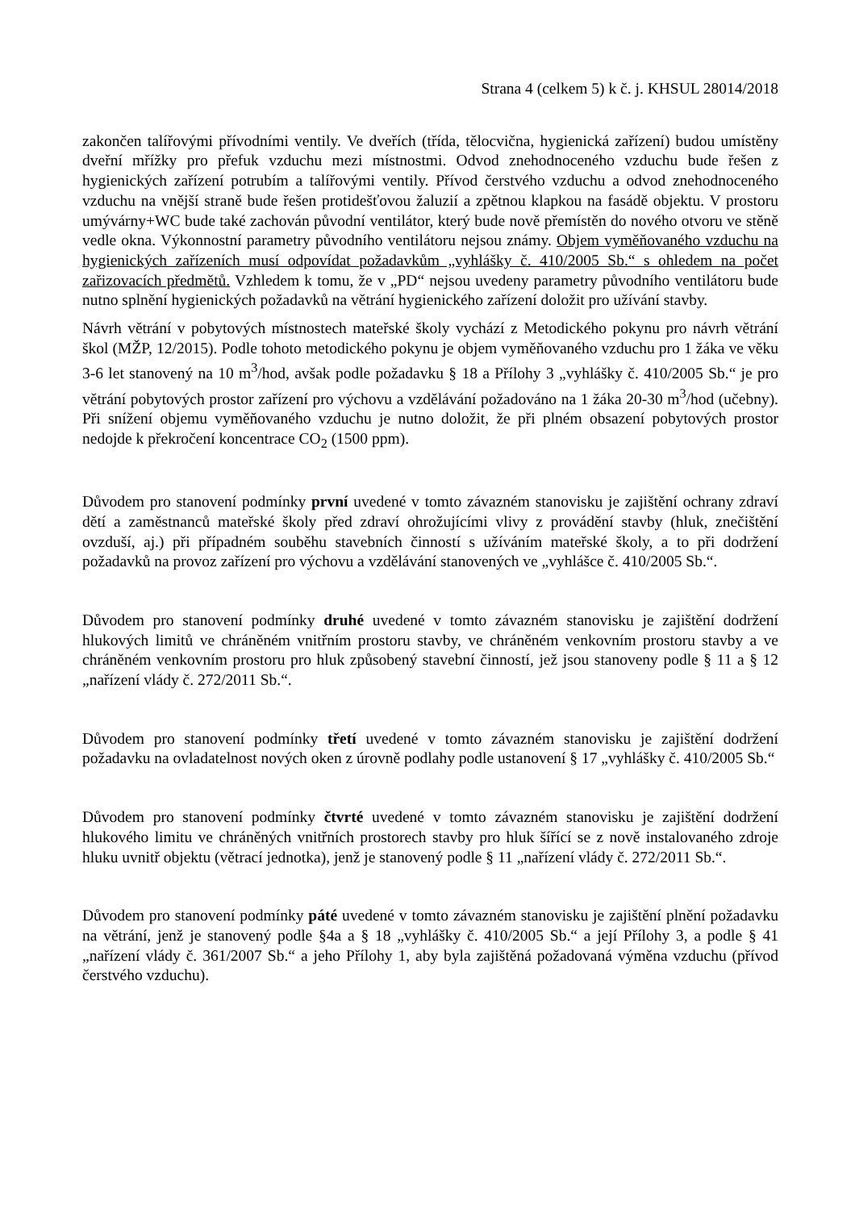Strana 4 (celkem 5) k č. j. KHSUL 28014/2018
zakončen talířovými přívodními ventily. Ve dveřích (třída, tělocvična, hygienická zařízení) budou umístěny dveřní mřížky pro přefuk vzduchu mezi místnostmi. Odvod znehodnoceného vzduchu bude řešen z hygienických zařízení potrubím a talířovými ventily. Přívod čerstvého vzduchu a odvod znehodnoceného vzduchu na vnější straně bude řešen protidešťovou žaluzií a zpětnou klapkou na fasádě objektu. V prostoru umývárny+WC bude také zachován původní ventilátor, který bude nově přemístěn do nového otvoru ve stěně vedle okna. Výkonnostní parametry původního ventilátoru nejsou známy. Objem vyměňovaného vzduchu na hygienických zařízeních musí odpovídat požadavkům „vyhlášky č. 410/2005 Sb.“ s ohledem na počet zařizovacích předmětů. Vzhledem k tomu, že v „PD“ nejsou uvedeny parametry původního ventilátoru bude nutno splnění hygienických požadavků na větrání hygienického zařízení doložit pro užívání stavby.
Návrh větrání v pobytových místnostech mateřské školy vychází z Metodického pokynu pro návrh větrání škol (MŽP, 12/2015). Podle tohoto metodického pokynu je objem vyměňovaného vzduchu pro 1 žáka ve věku 3-6 let stanovený na 10 m<sup>3</sup>/hod, avšak podle požadavku § 18 a Přílohy 3 „vyhlášky č. 410/2005 Sb.“ je pro větrání pobytových prostor zařízení pro výchovu a vzdělávání požadováno na 1 žáka 20-30 m<sup>3</sup>/hod (učebny). Při snížení objemu vyměňovaného vzduchu je nutno doložit, že při plném obsazení pobytových prostor nedojde k překročení koncentrace CO<sub>2</sub> (1500 ppm).
Důvodem pro stanovení podmínky první uvedené v tomto závazném stanovisku je zajištění ochrany zdraví dětí a zaměstnanců mateřské školy před zdraví ohrožujícími vlivy z provádění stavby (hluk, znečištění ovzduší, aj.) při případném souběhu stavebních činností s užíváním mateřské školy, a to při dodržení požadavků na provoz zařízení pro výchovu a vzdělávání stanovených ve „vyhlášce č. 410/2005 Sb.“.
Důvodem pro stanovení podmínky druhé uvedené v tomto závazném stanovisku je zajištění dodržení hlukových limitů ve chráněném vnitřním prostoru stavby, ve chráněném venkovním prostoru stavby a ve chráněném venkovním prostoru pro hluk způsobený stavební činností, jež jsou stanoveny podle § 11 a § 12 „nařízení vlády č. 272/2011 Sb.“.
Důvodem pro stanovení podmínky třetí uvedené v tomto závazném stanovisku je zajištění dodržení požadavku na ovladatelnost nových oken z úrovně podlahy podle ustanovení § 17 „vyhlášky č. 410/2005 Sb.“
Důvodem pro stanovení podmínky čtvrté uvedené v tomto závazném stanovisku je zajištění dodržení hlukového limitu ve chráněných vnitřních prostorech stavby pro hluk šířící se z nově instalovaného zdroje hluku uvnitř objektu (větrací jednotka), jenž je stanovený podle § 11 „nařízení vlády č. 272/2011 Sb.“.
Důvodem pro stanovení podmínky páté uvedené v tomto závazném stanovisku je zajištění plnění požadavku na větrání, jenž je stanovený podle §4a a § 18 „vyhlášky č. 410/2005 Sb.“ a její Přílohy 3, a podle § 41 „nařízení vlády č. 361/2007 Sb.“ a jeho Přílohy 1, aby byla zajištěná požadovaná výměna vzduchu (přívod čerstvého vzduchu).